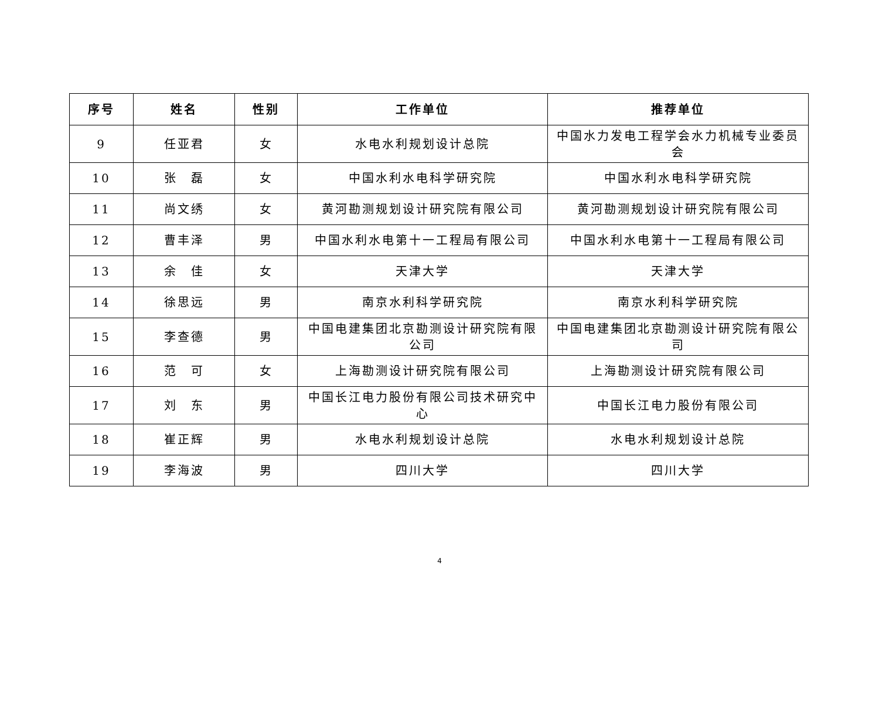| 序号 | 姓名 | 性别 | 工作单位 | 推荐单位 |
| --- | --- | --- | --- | --- |
| 9 | 任亚君 | 女 | 水电水利规划设计总院 | 中国水力发电工程学会水力机械专业委员会 |
| 10 | 张 磊 | 女 | 中国水利水电科学研究院 | 中国水利水电科学研究院 |
| 11 | 尚文绣 | 女 | 黄河勘测规划设计研究院有限公司 | 黄河勘测规划设计研究院有限公司 |
| 12 | 曹丰泽 | 男 | 中国水利水电第十一工程局有限公司 | 中国水利水电第十一工程局有限公司 |
| 13 | 余 佳 | 女 | 天津大学 | 天津大学 |
| 14 | 徐思远 | 男 | 南京水利科学研究院 | 南京水利科学研究院 |
| 15 | 李查德 | 男 | 中国电建集团北京勘测设计研究院有限公司 | 中国电建集团北京勘测设计研究院有限公司 |
| 16 | 范 可 | 女 | 上海勘测设计研究院有限公司 | 上海勘测设计研究院有限公司 |
| 17 | 刘 东 | 男 | 中国长江电力股份有限公司技术研究中心 | 中国长江电力股份有限公司 |
| 18 | 崔正辉 | 男 | 水电水利规划设计总院 | 水电水利规划设计总院 |
| 19 | 李海波 | 男 | 四川大学 | 四川大学 |
4